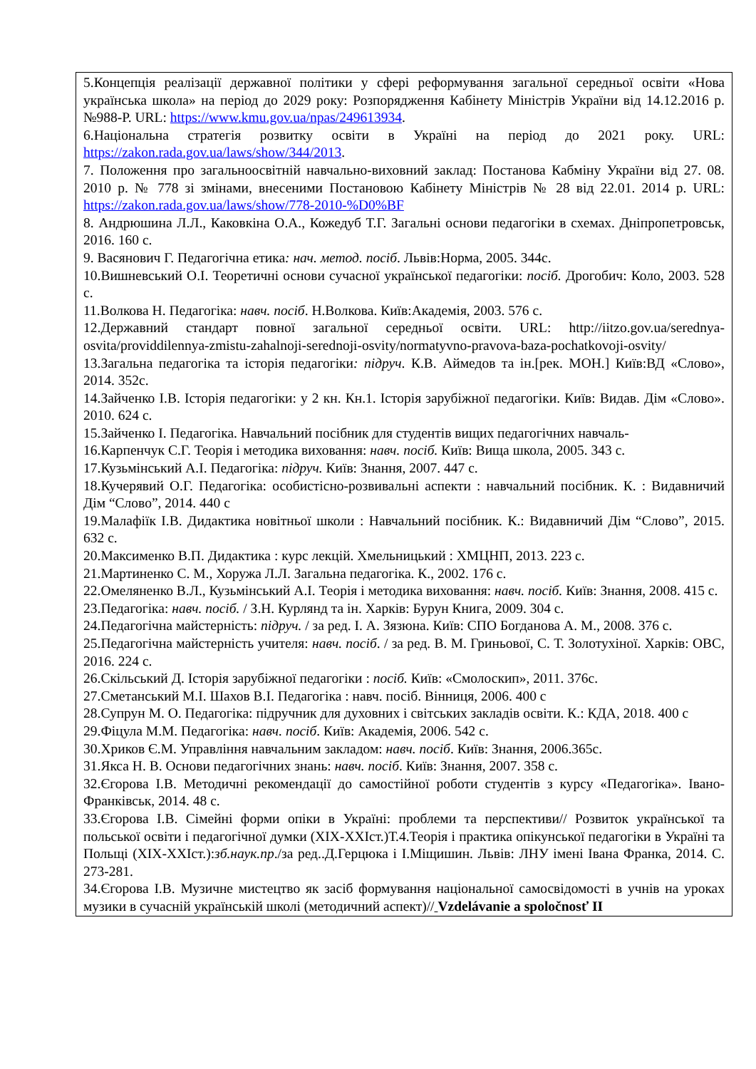| 5.Концепція реалізації державної політики у сфері реформування загальної середньої освіти «Нова українська школа» на період до 2029 року: Розпорядження Кабінету Міністрів України від 14.12.2016 р. №988-Р. URL: https://www.kmu.gov.ua/npas/249613934 . 6.Національна стратегія розвитку освіти в Україні на період до 2021 року. URL: https://zakon.rada.gov.ua/laws/show/344/2013 . 7. Положення про загальноосвітній навчально-виховний заклад: Постанова Кабміну України від 27. 08. 2010 р. № 778 зі змінами, внесеними Постановою Кабінету Міністрів № 28 від 22.01. 2014 р. URL: https://zakon.rada.gov.ua/laws/show/778-2010-%D0%BF 8. Андрюшина Л.Л., Каковкіна О.А., Кожедуб Т.Г. Загальні основи педагогіки в схемах. Дніпропетровськ, 2016. 160 с. 9. Васянович Г. Педагогічна етика : нач. метод. посіб . Львів:Норма, 2005. 344с. 10.Вишневський О.І. Теоретичні основи сучасної української педагогіки: посіб. Дрогобич: Коло, 2003. 528 с. 11.Волкова Н. Педагогіка: навч. посіб . Н.Волкова. Київ:Академія, 2003. 576 с. 12.Державний стандарт повної загальної середньої освіти. URL: http://iitzo.gov.ua/serednya-osvita/providdilennya-zmistu-zahalnoji-serednoji-osvity/normatyvno-pravova-baza-pochatkovoji-osvity/ 13.Загальна педагогіка та історія педагогіки : підруч . К.В. Аймедов та ін.[рек. МОН.] Київ:ВД «Слово», 2014. 352с. 14.Зайченко І.В. Історія педагогіки: у 2 кн. Кн.1. Історія зарубіжної педагогіки. Київ: Видав. Дім «Слово». 2010. 624 с. 15.Зайченко І. Педагогіка. Навчальний посібник для студентів вищих педагогічних навчаль- 16.Карпенчук С.Г. Теорія і методика виховання: навч. посіб. Київ: Вища школа, 2005. 343 с. 17.Кузьмінський А.І. Педагогіка: підруч. Київ: Знання, 2007. 447 с. 18.Кучерявий О.Г. Педагогіка: особистісно-розвивальні аспекти : навчальний посібник. К. : Видавничий Дім “Слово”, 2014. 440 с 19.Малафіїк І.В. Дидактика новітньої школи : Навчальний посібник. К.: Видавничий Дім “Слово”, 2015. 632 с. 20.Максименко В.П. Дидактика : курс лекцій. Хмельницький : ХМЦНП, 2013. 223 с. 21.Мартиненко С. М., Хоружа Л.Л. Загальна педагогіка. К., 2002. 176 с. 22.Омеляненко В.Л., Кузьмінський А.І. Теорія і методика виховання: навч. посіб. Київ: Знання, 2008. 415 с. 23.Педагогіка: навч. посіб. / З.Н. Курлянд та ін. Харків: Бурун Книга, 2009. 304 с. 24.Педагогічна майстерність: підруч. / за ред. І. А. Зязюна. Київ: СПО Богданова А. М., 2008. 376 с. 25.Педагогічна майстерність учителя: навч. посіб . / за ред. В. М. Гриньової, С. Т. Золотухіної. Харків: ОВС, 2016. 224 с. 26.Скільський Д. Історія зарубіжної педагогіки : посіб. Київ: «Смолоскип», 2011. 376с. 27.Сметанський М.І. Шахов В.І. Педагогіка : навч. посіб. Вінниця, 2006. 400 с 28.Супрун М. О. Педагогіка: підручник для духовних і світських закладів освіти. К.: КДА, 2018. 400 с 29.Фіцула М.М. Педагогіка: навч. посіб . Київ: Академія, 2006. 542 с. 30.Хриков Є.М. Управління навчальним закладом: навч. посіб . Київ: Знання, 2006.365с. 31.Якса Н. В. Основи педагогічних знань: навч. посіб . Київ: Знання, 2007. 358 с. 32.Єгорова І.В. Методичні рекомендації до самостійної роботи студентів з курсу «Педагогіка». Івано-Франківськ, 2014. 48 с. 33.Єгорова І.В. Сімейні форми опіки в Україні: проблеми та перспективи// Розвиток української та польської освіти і педагогічної думки (XIX-XXIст.)Т.4.Теорія і практика опікунської педагогіки в Україні та Польщі (XIX-XXIст.): зб.наук.пр ./за ред..Д.Герцюка і І.Міщишин. Львів: ЛНУ імені Івана Франка, 2014. С. 273-281. 34.Єгорова І.В. Музичне мистецтво як засіб формування національної самосвідомості в учнів на уроках музики в сучасній українській школі (методичний аспект)// Vzdelávanie a spoločnosť II |